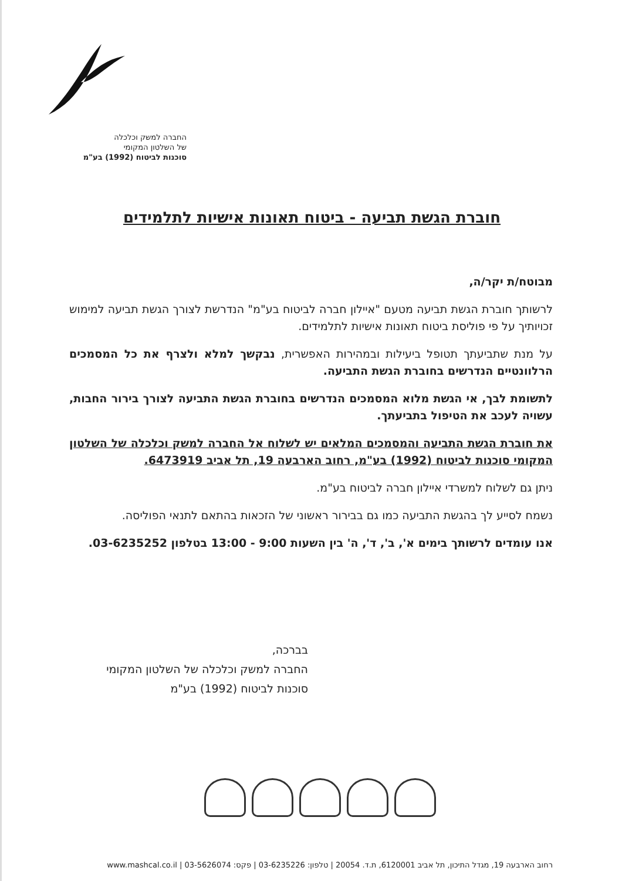החברה למשק וכלכלה
של השלטון המקומי
סוכנות לביטוח (1992) בע"מ
חוברת הגשת תביעה - ביטוח תאונות אישיות לתלמידים
מבוטח/ת יקר/ה,
לרשותך חוברת הגשת תביעה מטעם "איילון חברה לביטוח בע"מ" הנדרשת לצורך הגשת תביעה למימוש זכויותיך על פי פוליסת ביטוח תאונות אישיות לתלמידים.
על מנת שתביעתך תטופל ביעילות ובמהירות האפשרית, נבקשך למלא ולצרף את כל המסמכים הרלוונטיים הנדרשים בחוברת הגשת התביעה.
לתשומת לבך, אי הגשת מלוא המסמכים הנדרשים בחוברת הגשת התביעה לצורך בירור החבות, עשויה לעכב את הטיפול בתביעתך.
את חוברת הגשת התביעה והמסמכים המלאים יש לשלוח אל החברה למשק וכלכלה של השלטון המקומי סוכנות לביטוח (1992) בע"מ, רחוב הארבעה 19, תל אביב 6473919.
ניתן גם לשלוח למשרדי איילון חברה לביטוח בע"מ.
נשמח לסייע לך בהגשת התביעה כמו גם בבירור ראשוני של הזכאות בהתאם לתנאי הפוליסה.
אנו עומדים לרשותך בימים א', ב', ד', ה' בין השעות 9:00 - 13:00 בטלפון 03-6235252.
בברכה,
החברה למשק וכלכלה של השלטון המקומי
סוכנות לביטוח (1992) בע"מ
רחוב הארבעה 19, מגדל התיכון, תל אביב 6120001, ת.ד. 20054 | טלפון: 03-6235226 | פקס: 03-5626074 | www.mashcal.co.il